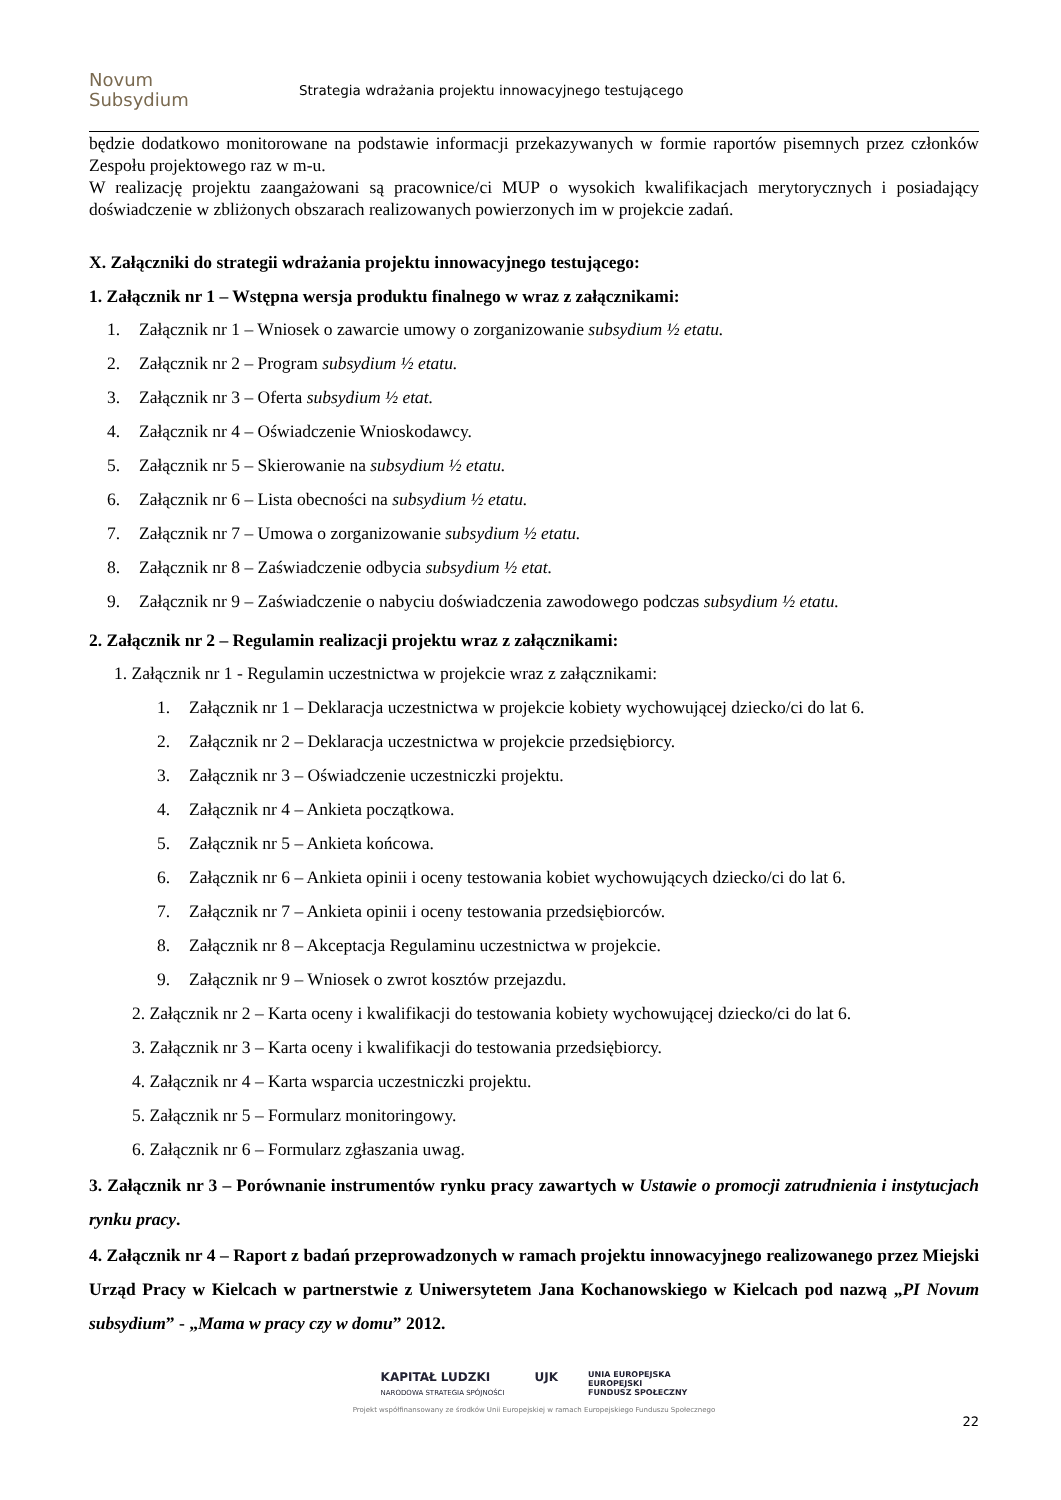Novum
Subsydium
Strategia wdrażania projektu innowacyjnego testującego
będzie dodatkowo monitorowane na podstawie informacji przekazywanych w formie raportów pisemnych przez członków Zespołu projektowego raz w m-u.
W realizację projektu zaangażowani są pracownice/ci MUP o wysokich kwalifikacjach merytorycznych i posiadający doświadczenie w zbliżonych obszarach realizowanych powierzonych im w projekcie zadań.
X. Załączniki do strategii wdrażania projektu innowacyjnego testującego:
1. Załącznik nr 1 – Wstępna wersja produktu finalnego w wraz z załącznikami:
1. Załącznik nr 1 – Wniosek o zawarcie umowy o zorganizowanie subsydium ½ etatu.
2. Załącznik nr 2 – Program subsydium ½ etatu.
3. Załącznik nr 3 – Oferta subsydium ½ etat.
4. Załącznik nr 4 – Oświadczenie Wnioskodawcy.
5. Załącznik nr 5 – Skierowanie na subsydium ½ etatu.
6. Załącznik nr 6 – Lista obecności na subsydium ½ etatu.
7. Załącznik nr 7 – Umowa o zorganizowanie subsydium ½ etatu.
8. Załącznik nr 8 – Zaświadczenie odbycia subsydium ½ etat.
9. Załącznik nr 9 – Zaświadczenie o nabyciu doświadczenia zawodowego podczas subsydium ½ etatu.
2. Załącznik nr 2 – Regulamin realizacji projektu wraz z załącznikami:
1. Załącznik nr 1 - Regulamin uczestnictwa w projekcie wraz z załącznikami:
1. Załącznik nr 1 – Deklaracja uczestnictwa w projekcie kobiety wychowującej dziecko/ci do lat 6.
2. Załącznik nr 2 – Deklaracja uczestnictwa w projekcie przedsiębiorcy.
3. Załącznik nr 3 – Oświadczenie uczestniczki projektu.
4. Załącznik nr 4 – Ankieta początkowa.
5. Załącznik nr 5 – Ankieta końcowa.
6. Załącznik nr 6 – Ankieta opinii i oceny testowania kobiet wychowujących dziecko/ci do lat 6.
7. Załącznik nr 7 – Ankieta opinii i oceny testowania przedsiębiorców.
8. Załącznik nr 8 – Akceptacja Regulaminu uczestnictwa w projekcie.
9. Załącznik nr 9 – Wniosek o zwrot kosztów przejazdu.
2. Załącznik nr 2 – Karta oceny i kwalifikacji do testowania kobiety wychowującej dziecko/ci do lat 6.
3. Załącznik nr 3 – Karta oceny i kwalifikacji do testowania przedsiębiorcy.
4. Załącznik nr 4 – Karta wsparcia uczestniczki projektu.
5. Załącznik nr 5 – Formularz monitoringowy.
6. Załącznik nr 6 – Formularz zgłaszania uwag.
3. Załącznik nr 3 – Porównanie instrumentów rynku pracy zawartych w Ustawie o promocji zatrudnienia i instytucjach rynku pracy.
4. Załącznik nr 4 – Raport z badań przeprowadzonych w ramach projektu innowacyjnego realizowanego przez Miejski Urząd Pracy w Kielcach w partnerstwie z Uniwersytetem Jana Kochanowskiego w Kielcach pod nazwą „PI Novum subsydium” - „Mama w pracy czy w domu” 2012.
KAPITAŁ LUDZKI
NARODOWA STRATEGIA SPÓJNOŚCI
UJK
UNIA EUROPEJSKA
EUROPEJSKI
FUNDUSZ SPOŁECZNY
Projekt współfinansowany ze środków Unii Europejskiej w ramach Europejskiego Funduszu Społecznego
22